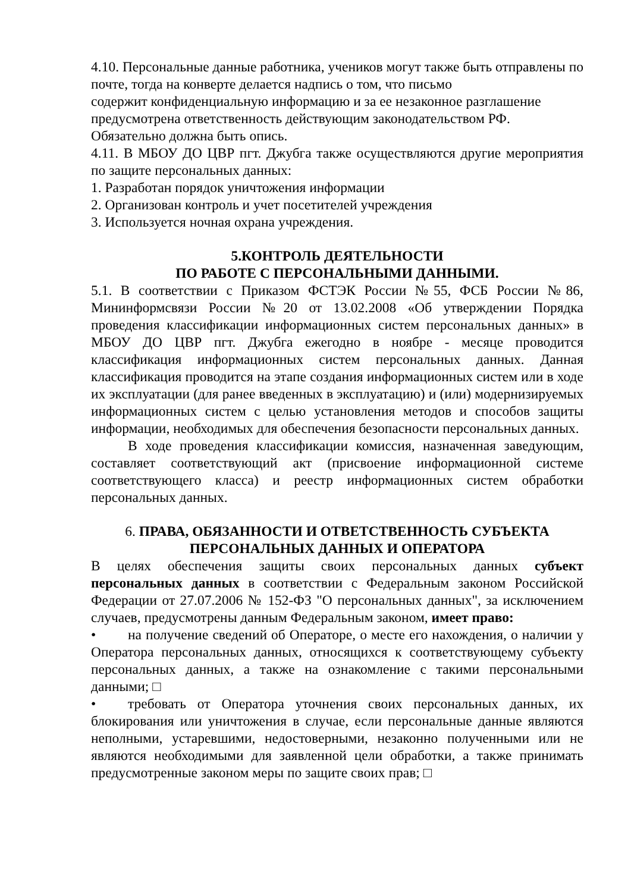4.10. Персональные данные работника, учеников могут также быть отправлены по почте, тогда на конверте делается надпись о том, что письмо
содержит конфиденциальную информацию и за ее незаконное разглашение
предусмотрена ответственность действующим законодательством РФ.
Обязательно должна быть опись.
4.11. В МБОУ ДО ЦВР пгт. Джубга также осуществляются другие мероприятия по защите персональных данных:
1. Разработан порядок уничтожения информации
2. Организован контроль и учет посетителей учреждения
3. Используется ночная охрана учреждения.
5.КОНТРОЛЬ ДЕЯТЕЛЬНОСТИ
ПО РАБОТЕ С ПЕРСОНАЛЬНЫМИ ДАННЫМИ.
5.1. В соответствии с Приказом ФСТЭК России №55, ФСБ России №86, Мининформсвязи России №20 от 13.02.2008 «Об утверждении Порядка проведения классификации информационных систем персональных данных» в МБОУ ДО ЦВР пгт. Джубга ежегодно в ноябре - месяце проводится классификация информационных систем персональных данных. Данная классификация проводится на этапе создания информационных систем или в ходе их эксплуатации (для ранее введенных в эксплуатацию) и (или) модернизируемых информационных систем с целью установления методов и способов защиты информации, необходимых для обеспечения безопасности персональных данных.
В ходе проведения классификации комиссия, назначенная заведующим, составляет соответствующий акт (присвоение информационной системе соответствующего класса) и реестр информационных систем обработки персональных данных.
6. ПРАВА, ОБЯЗАННОСТИ И ОТВЕТСТВЕННОСТЬ СУБЪЕКТА
ПЕРСОНАЛЬНЫХ ДАННЫХ И ОПЕРАТОРА
В целях обеспечения защиты своих персональных данных субъект персональных данных в соответствии с Федеральным законом Российской Федерации от 27.07.2006 № 152-ФЗ "О персональных данных", за исключением случаев, предусмотрены данным Федеральным законом, имеет право:
• на получение сведений об Операторе, о месте его нахождения, о наличии у Оператора персональных данных, относящихся к соответствующему субъекту персональных данных, а также на ознакомление с такими персональными данными; □
• требовать от Оператора уточнения своих персональных данных, их блокирования или уничтожения в случае, если персональные данные являются неполными, устаревшими, недостоверными, незаконно полученными или не являются необходимыми для заявленной цели обработки, а также принимать предусмотренные законом меры по защите своих прав; □